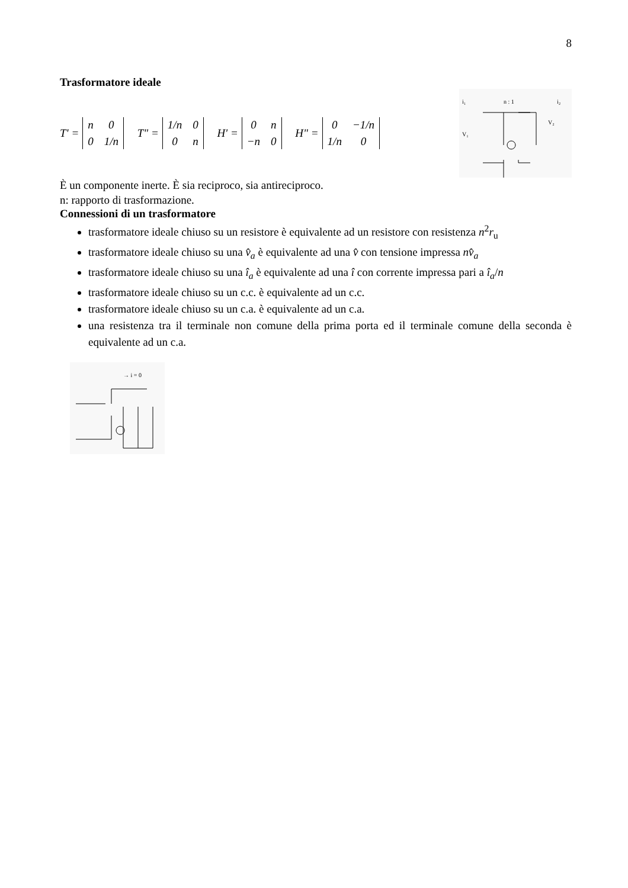8
Trasformatore ideale
T' = n 0 0 1/n T" = 1/n 0 0 n H' = 0 n −n 0 H" = 0 −1/n 1/n 0
i₁
n : 1
i₂
V₁
V₂
È un componente inerte. È sia reciproco, sia antireciproco.
n: rapporto di trasformazione.
Connessioni di un trasformatore
trasformatore ideale chiuso su un resistore è equivalente ad un resistore con resistenza n<sup>2</sup>r<sub>u</sub>
trasformatore ideale chiuso su una v̂<sub>a</sub> è equivalente ad una v̂ con tensione impressa nv̂<sub>a</sub>
trasformatore ideale chiuso su una î<sub>a</sub> è equivalente ad una î con corrente impressa pari a î<sub>a</sub>/n
trasformatore ideale chiuso su un c.c. è equivalente ad un c.c.
trasformatore ideale chiuso su un c.a. è equivalente ad un c.a.
una resistenza tra il terminale non comune della prima porta ed il terminale comune della seconda è equivalente ad un c.a.
→ i = 0